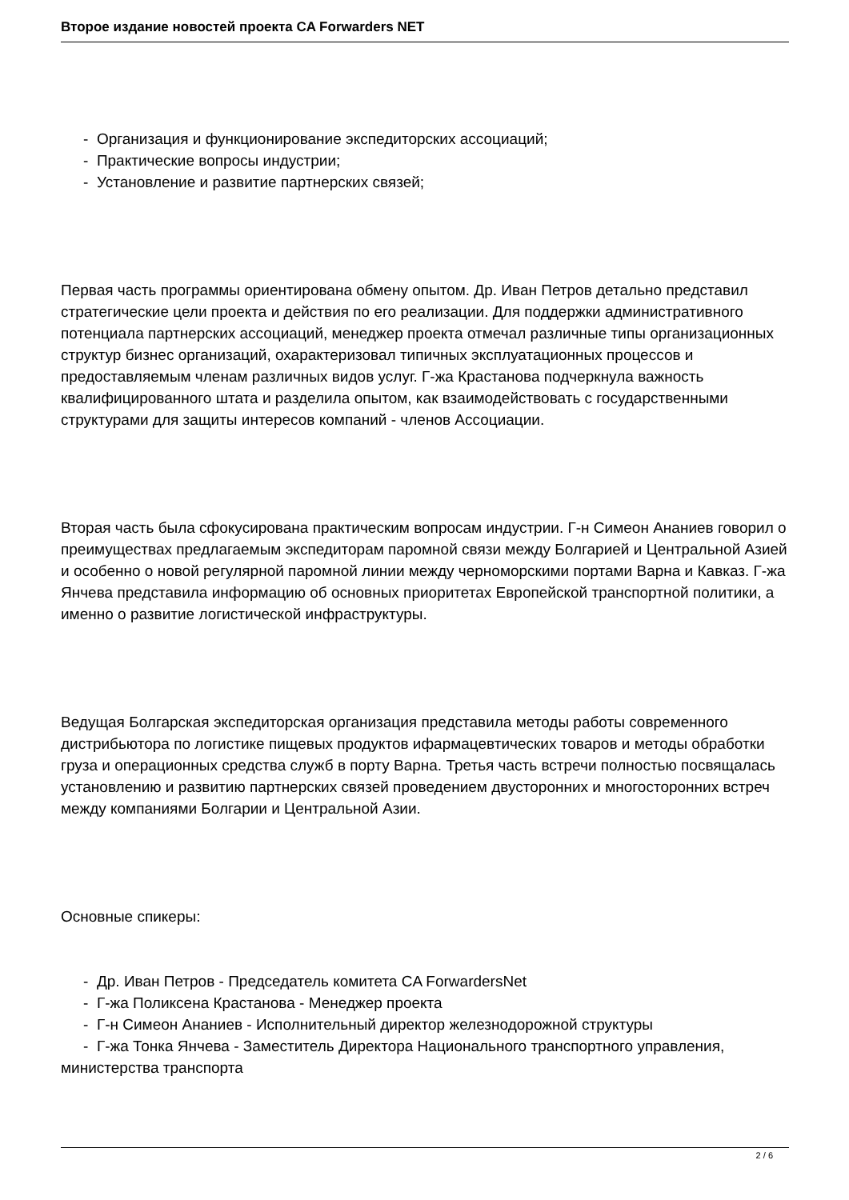Второе издание новостей проекта CA Forwarders NET
- Организация и функционирование экспедиторских ассоциаций;
- Практические вопросы индустрии;
- Установление и развитие партнерских связей;
Первая часть программы ориентирована обмену опытом. Др. Иван Петров детально представил стратегические цели проекта и действия по его реализации. Для поддержки административного потенциала партнерских ассоциаций, менеджер проекта отмечал различные типы организационных структур бизнес организаций, охарактеризовал типичных эксплуатационных процессов и предоставляемым членам различных видов услуг. Г-жа Крастанова подчеркнула важность квалифицированного штата и разделила опытом, как взаимодействовать с государственными структурами для защиты интересов компаний - членов Ассоциации.
Вторая часть была сфокусирована практическим вопросам индустрии. Г-н Симеон Ананиев говорил о преимуществах предлагаемым экспедиторам паромной связи между Болгарией и Центральной Азией и особенно о новой регулярной паромной линии между черноморскими портами Варна и Кавказ. Г-жа Янчева представила информацию об основных приоритетах Европейской транспортной политики, а именно о развитие логистической инфраструктуры.
Ведущая Болгарская экспедиторская организация представила методы работы современного дистрибьютора по логистике пищевых продуктов ифармацевтических товаров и методы обработки груза и операционных средства служб в порту Варна. Третья часть встречи полностью посвящалась установлению и развитию партнерских связей проведением двусторонних и многосторонних встреч между компаниями Болгарии и Центральной Азии.
Основные спикеры:
- Др. Иван Петров - Председатель комитета CA ForwardersNet
- Г-жа Поликсена Крастанова - Менеджер проекта
- Г-н Симеон Ананиев - Исполнительный директор железнодорожной структуры
- Г-жа Тонка Янчева - Заместитель Директора Национального транспортного управления, министерства транспорта
2 / 6